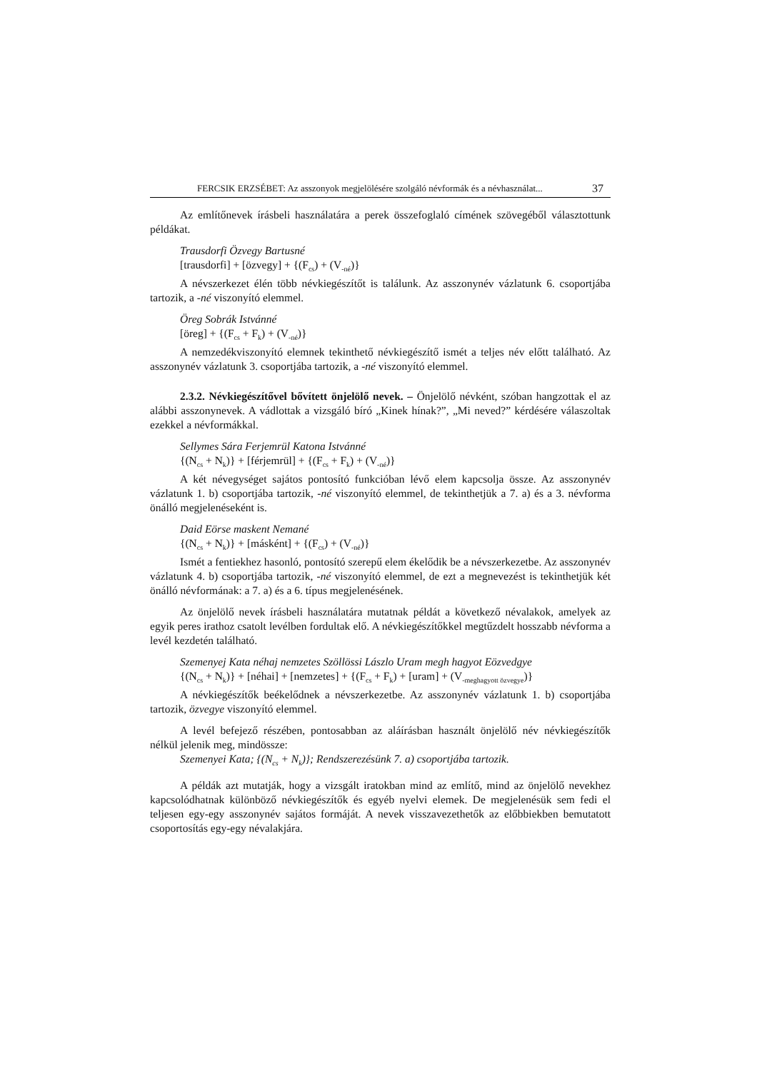FERCSIK ERZSÉBET: Az asszonyok megjelölésére szolgáló névformák és a névhasználat... 37
Az említőnevek írásbeli használatára a perek összefoglaló címének szövegéből választottunk példákat.
Trausdorfi Özvegy Bartusné
[trausdorfi] + [özvegy] + {(F<sub>cs</sub>) + (V<sub>-né</sub>)}
A névszerkezet élén több névkiegészítőt is találunk. Az asszonynév vázlatunk 6. csoportjába tartozik, a -né viszonyító elemmel.
Öreg Sobrák Istvánné
[öreg] + {(F<sub>cs</sub> + F<sub>k</sub>) + (V<sub>-né</sub>)}
A nemzedékviszonyító elemnek tekinthető névkiegészítő ismét a teljes név előtt található. Az asszonynév vázlatunk 3. csoportjába tartozik, a -né viszonyító elemmel.
2.3.2. Névkiegészítővel bővített önjelölő nevek. – Önjelölő névként, szóban hangzottak el az alábbi asszonynevek. A vádlottak a vizsgáló bíró „Kinek hínak?”, „Mi neved?” kérdésére válaszoltak ezekkel a névformákkal.
Sellymes Sára Ferjemrül Katona Istvánné
{(N<sub>cs</sub> + N<sub>k</sub>)} + [férjemrül] + {(F<sub>cs</sub> + F<sub>k</sub>) + (V<sub>-né</sub>)}
A két névegységet sajátos pontosító funkcióban lévő elem kapcsolja össze. Az asszonynév vázlatunk 1. b) csoportjába tartozik, -né viszonyító elemmel, de tekinthetjük a 7. a) és a 3. névforma önálló megjelenéseként is.
Daid Eörse maskent Nemané
{(N<sub>cs</sub> + N<sub>k</sub>)} + [másként] + {(F<sub>cs</sub>) + (V<sub>-né</sub>)}
Ismét a fentiekhez hasonló, pontosító szerepű elem ékelődik be a névszerkezetbe. Az asszonynév vázlatunk 4. b) csoportjába tartozik, -né viszonyító elemmel, de ezt a megnevezést is tekinthetjük két önálló névformának: a 7. a) és a 6. típus megjelenésének.
Az önjelölő nevek írásbeli használatára mutatnak példát a következő névalakok, amelyek az egyik peres irathoz csatolt levélben fordultak elő. A névkiegészítőkkel megtűzdelt hosszabb névforma a levél kezdetén található.
Szemenyej Kata néhaj nemzetes Szöllössi Lászlo Uram megh hagyot Eözvedgye
{(N<sub>cs</sub> + N<sub>k</sub>)} + [néhai] + [nemzetes] + {(F<sub>cs</sub> + F<sub>k</sub>) + [uram] + (V<sub>-meghagyott özvegye</sub>)}
A névkiegészítők beékelődnek a névszerkezetbe. Az asszonynév vázlatunk 1. b) csoportjába tartozik, özvegye viszonyító elemmel.
A levél befejező részében, pontosabban az aláírásban használt önjelölő név névkiegészítők nélkül jelenik meg, mindössze:
Szemenyei Kata; {(N<sub>cs</sub> + N<sub>k</sub>)}; Rendszerezésünk 7. a) csoportjába tartozik.
A példák azt mutatják, hogy a vizsgált iratokban mind az említő, mind az önjelölő nevekhez kapcsolódhatnak különböző névkiegészítők és egyéb nyelvi elemek. De megjelenésük sem fedi el teljesen egy-egy asszonynév sajátos formáját. A nevek visszavezethetők az előbbiekben bemutatott csoportosítás egy-egy névalakjára.